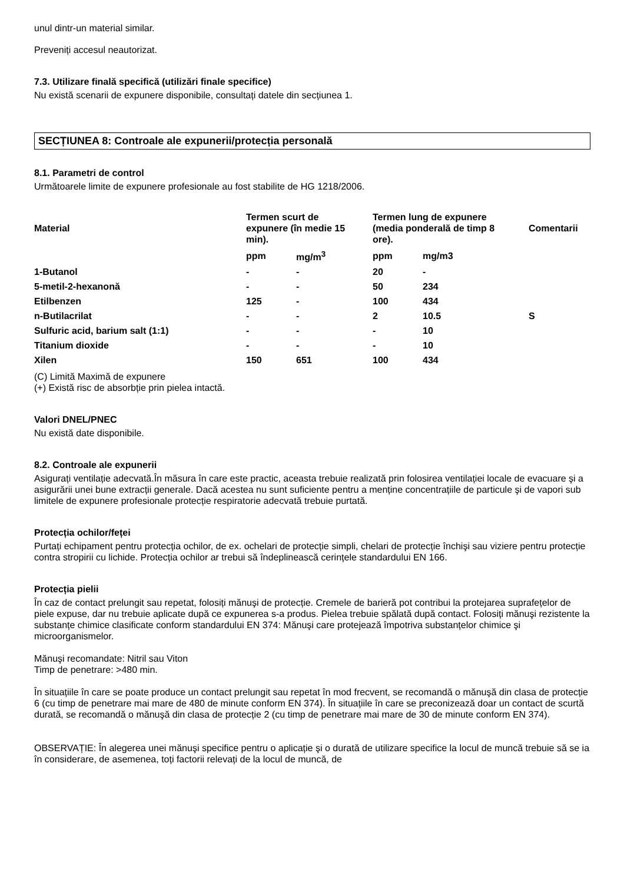unul dintr-un material similar.
Preveniți accesul neautorizat.
7.3. Utilizare finală specifică (utilizări finale specifice)
Nu există scenarii de expunere disponibile, consultați datele din secțiunea 1.
SECȚIUNEA 8: Controale ale expunerii/protecția personală
8.1. Parametri de control
Următoarele limite de expunere profesionale au fost stabilite de HG 1218/2006.
| Material | Termen scurt de expunere (în medie 15 min). | | Termen lung de expunere (media ponderală de timp 8 ore). | | Comentarii |
| --- | --- | --- | --- | --- | --- |
| | ppm | mg/m<sup>3</sup> | ppm | mg/m3 | |
| 1-Butanol | - | - | 20 | - | |
| 5-metil-2-hexanonă | - | - | 50 | 234 | |
| Etilbenzen | 125 | - | 100 | 434 | |
| n-Butilacrilat | - | - | 2 | 10.5 | S |
| Sulfuric acid, barium salt (1:1) | - | - | - | 10 | |
| Titanium dioxide | - | - | - | 10 | |
| Xilen | 150 | 651 | 100 | 434 | |
(C) Limită Maximă de expunere
(+) Există risc de absorbție prin pielea intactă.
Valori DNEL/PNEC
Nu există date disponibile.
8.2. Controale ale expunerii
Asigurați ventilație adecvată.În măsura în care este practic, aceasta trebuie realizată prin folosirea ventilației locale de evacuare şi a asigurării unei bune extracții generale. Dacă acestea nu sunt suficiente pentru a menține concentrațiile de particule şi de vapori sub limitele de expunere profesionale protecție respiratorie adecvată trebuie purtată.
Protecția ochilor/feței
Purtați echipament pentru protecția ochilor, de ex. ochelari de protecție simpli, chelari de protecție închişi sau viziere pentru protecție contra stropirii cu lichide. Protecția ochilor ar trebui să îndeplinească cerințele standardului EN 166.
Protecția pielii
În caz de contact prelungit sau repetat, folosiți mănuşi de protecție. Cremele de barieră pot contribui la protejarea suprafețelor de piele expuse, dar nu trebuie aplicate după ce expunerea s-a produs. Pielea trebuie spălată după contact. Folosiți mănuşi rezistente la substanțe chimice clasificate conform standardului EN 374: Mănuşi care protejează împotriva substanțelor chimice şi microorganismelor.
Mănuşi recomandate: Nitril sau Viton
Timp de penetrare: >480 min.
În situațiile în care se poate produce un contact prelungit sau repetat în mod frecvent, se recomandă o mănuşă din clasa de protecție 6 (cu timp de penetrare mai mare de 480 de minute conform EN 374). În situațiile în care se preconizează doar un contact de scurtă durată, se recomandă o mănuşă din clasa de protecție 2 (cu timp de penetrare mai mare de 30 de minute conform EN 374).
OBSERVAȚIE: În alegerea unei mănuşi specifice pentru o aplicație şi o durată de utilizare specifice la locul de muncă trebuie să se ia în considerare, de asemenea, toți factorii relevați de la locul de muncă, de